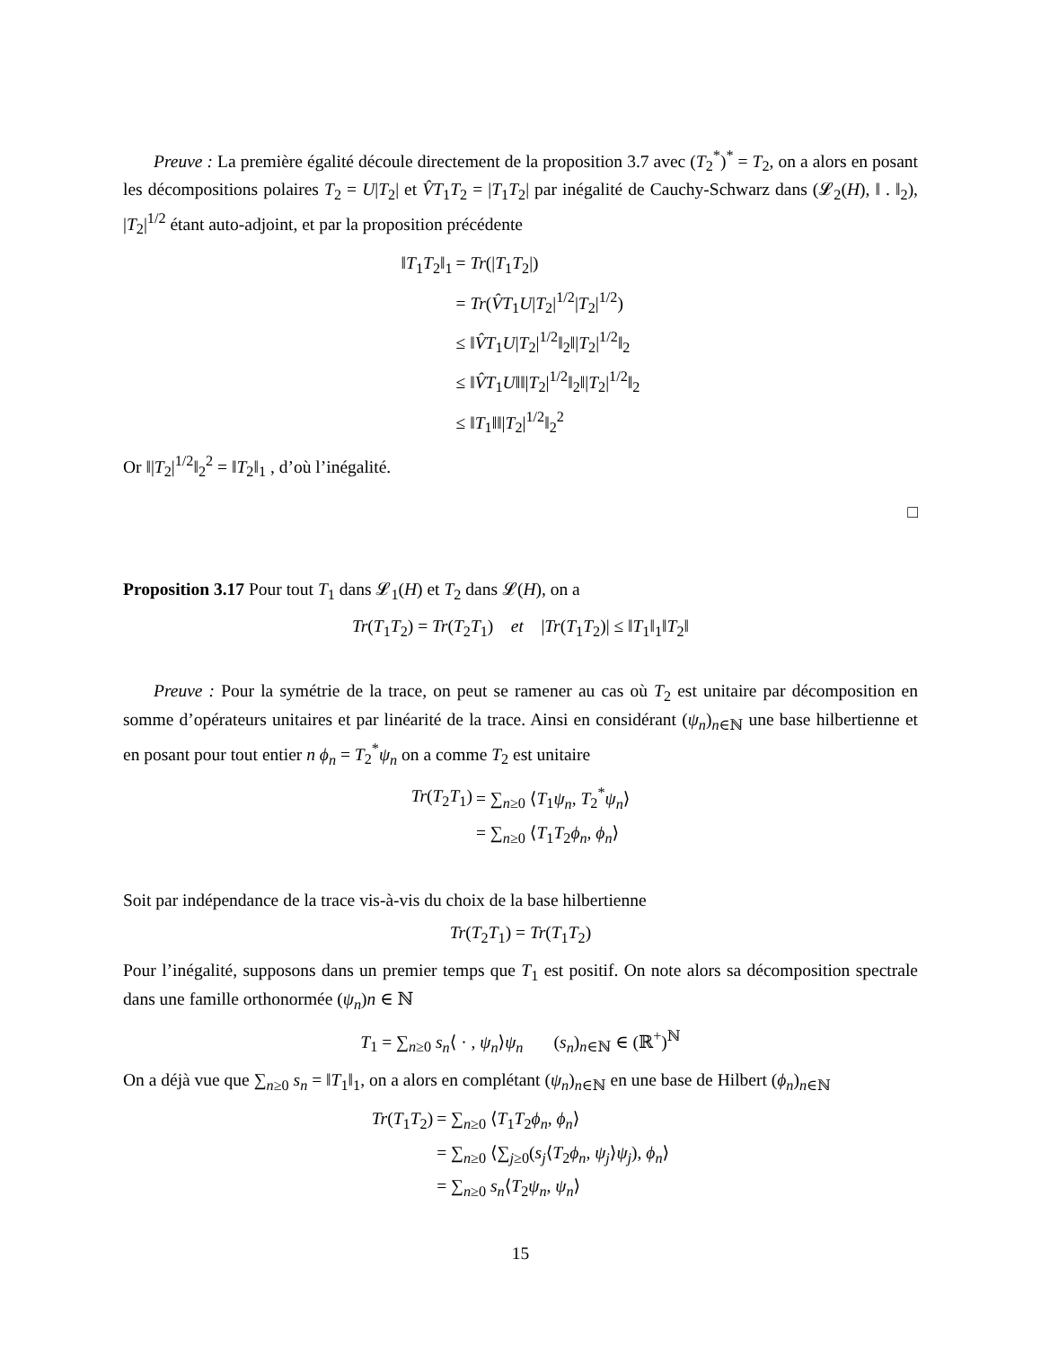Preuve : La première égalité découle directement de la proposition 3.7 avec (T<sub>2</sub><sup>*</sup>)<sup>*</sup> = T<sub>2</sub>, on a alors en posant les décompositions polaires T<sub>2</sub> = U|T<sub>2</sub>| et V̂T<sub>1</sub>T<sub>2</sub> = |T<sub>1</sub>T<sub>2</sub>| par inégalité de Cauchy-Schwarz dans (𝓛<sub>2</sub>(H), ‖ . ‖<sub>2</sub>), |T<sub>2</sub>|<sup>1/2</sup> étant auto-adjoint, et par la proposition précédente
| ‖ T<sub>1</sub> T<sub>2</sub>‖<sub>1</sub> | = Tr (/ T<sub>1</sub> T<sub>2</sub>/) |
| | = Tr ( V̂T<sub>1</sub> U / T<sub>2</sub>/<sup>1/2</sup>/ T<sub>2</sub>/<sup>1/2</sup>) |
| | ≤ ‖ V̂T<sub>1</sub> U / T<sub>2</sub>/<sup>1/2</sup>‖<sub>2</sub>‖/ T<sub>2</sub>/<sup>1/2</sup>‖<sub>2</sub> |
| | ≤ ‖ V̂T<sub>1</sub> U ‖‖/ T<sub>2</sub>/<sup>1/2</sup>‖<sub>2</sub>‖/ T<sub>2</sub>/<sup>1/2</sup>‖<sub>2</sub> |
| | ≤ ‖ T<sub>1</sub>‖‖/ T<sub>2</sub>/<sup>1/2</sup>‖<sub>2</sub><sup>2</sup> |
Or ‖|T<sub>2</sub>|<sup>1/2</sup>‖<sub>2</sub><sup>2</sup> = ‖T<sub>2</sub>‖<sub>1</sub> , d’où l’inégalité.
□
Proposition 3.17 Pour tout T<sub>1</sub> dans 𝓛<sub>1</sub>(H) et T<sub>2</sub> dans 𝓛(H), on a
Tr(T<sub>1</sub>T<sub>2</sub>) = Tr(T<sub>2</sub>T<sub>1</sub>) et |Tr(T<sub>1</sub>T<sub>2</sub>)| ≤ ‖T<sub>1</sub>‖<sub>1</sub>‖T<sub>2</sub>‖
Preuve : Pour la symétrie de la trace, on peut se ramener au cas où T<sub>2</sub> est unitaire par décomposition en somme d’opérateurs unitaires et par linéarité de la trace. Ainsi en considérant (ψ<sub>n</sub>)<sub>n∈ℕ</sub> une base hilbertienne et en posant pour tout entier n ϕ<sub>n</sub> = T<sub>2</sub><sup>*</sup>ψ<sub>n</sub> on a comme T<sub>2</sub> est unitaire
| Tr ( T<sub>2</sub> T<sub>1</sub>) | = ∑<sub>n≥0</sub> ⟨ T<sub>1</sub> ψ<sub>n</sub> , T<sub>2</sub><sup>*</sup> ψ<sub>n</sub> ⟩ |
| | = ∑<sub>n≥0</sub> ⟨ T<sub>1</sub> T<sub>2</sub> ϕ<sub>n</sub> , ϕ<sub>n</sub> ⟩ |
Soit par indépendance de la trace vis-à-vis du choix de la base hilbertienne
Tr(T<sub>2</sub>T<sub>1</sub>) = Tr(T<sub>1</sub>T<sub>2</sub>)
Pour l’inégalité, supposons dans un premier temps que T<sub>1</sub> est positif. On note alors sa décomposition spectrale dans une famille orthonormée (ψ<sub>n</sub>)n ∈ ℕ
T<sub>1</sub> = ∑<sub>n≥0</sub> s<sub>n</sub>⟨ · , ψ<sub>n</sub>⟩ψ<sub>n</sub> (s<sub>n</sub>)<sub>n∈ℕ</sub> ∈ (ℝ<sup>+</sup>)<sup>ℕ</sup>
On a déjà vue que ∑<sub>n≥0</sub> s<sub>n</sub> = ‖T<sub>1</sub>‖<sub>1</sub>, on a alors en complétant (ψ<sub>n</sub>)<sub>n∈ℕ</sub> en une base de Hilbert (ϕ<sub>n</sub>)<sub>n∈ℕ</sub>
| Tr ( T<sub>1</sub> T<sub>2</sub>) | = ∑<sub>n≥0</sub> ⟨ T<sub>1</sub> T<sub>2</sub> ϕ<sub>n</sub> , ϕ<sub>n</sub> ⟩ |
| | = ∑<sub>n≥0</sub> ⟨∑<sub>j≥0</sub>( s<sub>j</sub> ⟨ T<sub>2</sub> ϕ<sub>n</sub> , ψ<sub>j</sub> ⟩ ψ<sub>j</sub> ), ϕ<sub>n</sub> ⟩ |
| | = ∑<sub>n≥0</sub> s<sub>n</sub> ⟨ T<sub>2</sub> ψ<sub>n</sub> , ψ<sub>n</sub> ⟩ |
15